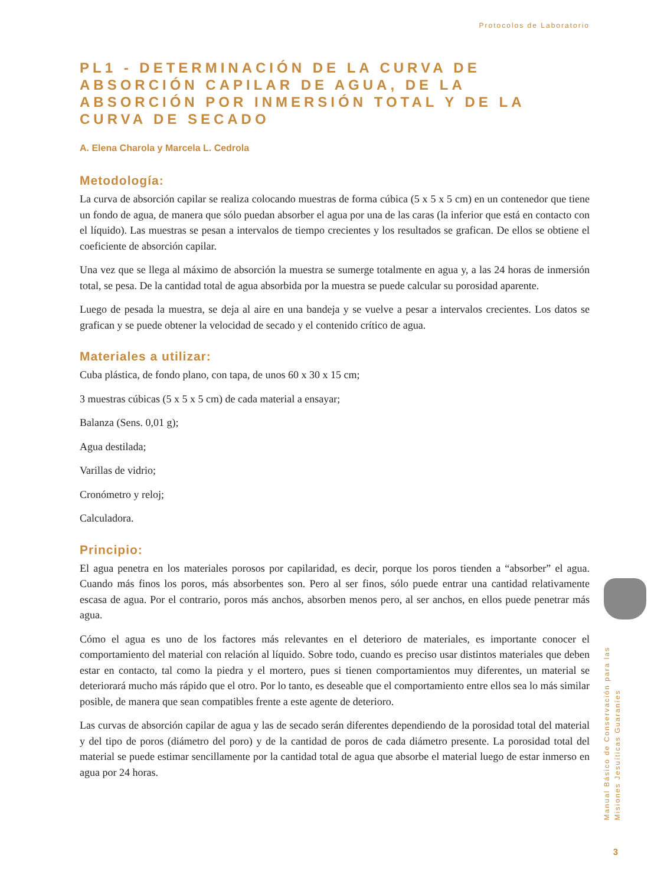Protocolos de Laboratorio
PL1 - DETERMINACIÓN DE LA CURVA DE ABSORCIÓN CAPILAR DE AGUA, DE LA ABSORCIÓN POR INMERSIÓN TOTAL Y DE LA CURVA DE SECADO
A. Elena Charola y Marcela L. Cedrola
Metodología:
La curva de absorción capilar se realiza colocando muestras de forma cúbica (5 x 5 x 5 cm) en un contenedor que tiene un fondo de agua, de manera que sólo puedan absorber el agua por una de las caras (la inferior que está en contacto con el líquido). Las muestras se pesan a intervalos de tiempo crecientes y los resultados se grafican. De ellos se obtiene el coeficiente de absorción capilar.
Una vez que se llega al máximo de absorción la muestra se sumerge totalmente en agua y, a las 24 horas de inmersión total, se pesa. De la cantidad total de agua absorbida por la muestra se puede calcular su porosidad aparente.
Luego de pesada la muestra, se deja al aire en una bandeja y se vuelve a pesar a intervalos crecientes. Los datos se grafican y se puede obtener la velocidad de secado y el contenido crítico de agua.
Materiales a utilizar:
Cuba plástica, de fondo plano, con tapa, de unos 60 x 30 x 15 cm;
3 muestras cúbicas (5 x 5 x 5 cm) de cada material a ensayar;
Balanza (Sens. 0,01 g);
Agua destilada;
Varillas de vidrio;
Cronómetro y reloj;
Calculadora.
Principio:
El agua penetra en los materiales porosos por capilaridad, es decir, porque los poros tienden a “absorber” el agua. Cuando más finos los poros, más absorbentes son. Pero al ser finos, sólo puede entrar una cantidad relativamente escasa de agua. Por el contrario, poros más anchos, absorben menos pero, al ser anchos, en ellos puede penetrar más agua.
Cómo el agua es uno de los factores más relevantes en el deterioro de materiales, es importante conocer el comportamiento del material con relación al líquido. Sobre todo, cuando es preciso usar distintos materiales que deben estar en contacto, tal como la piedra y el mortero, pues si tienen comportamientos muy diferentes, un material se deteriorará mucho más rápido que el otro. Por lo tanto, es deseable que el comportamiento entre ellos sea lo más similar posible, de manera que sean compatibles frente a este agente de deterioro.
Las curvas de absorción capilar de agua y las de secado serán diferentes dependiendo de la porosidad total del material y del tipo de poros (diámetro del poro) y de la cantidad de poros de cada diámetro presente. La porosidad total del material se puede estimar sencillamente por la cantidad total de agua que absorbe el material luego de estar inmerso en agua por 24 horas.
Manual Básico de Conservación para las
Misiones Jesuíticas Guaraníes
3